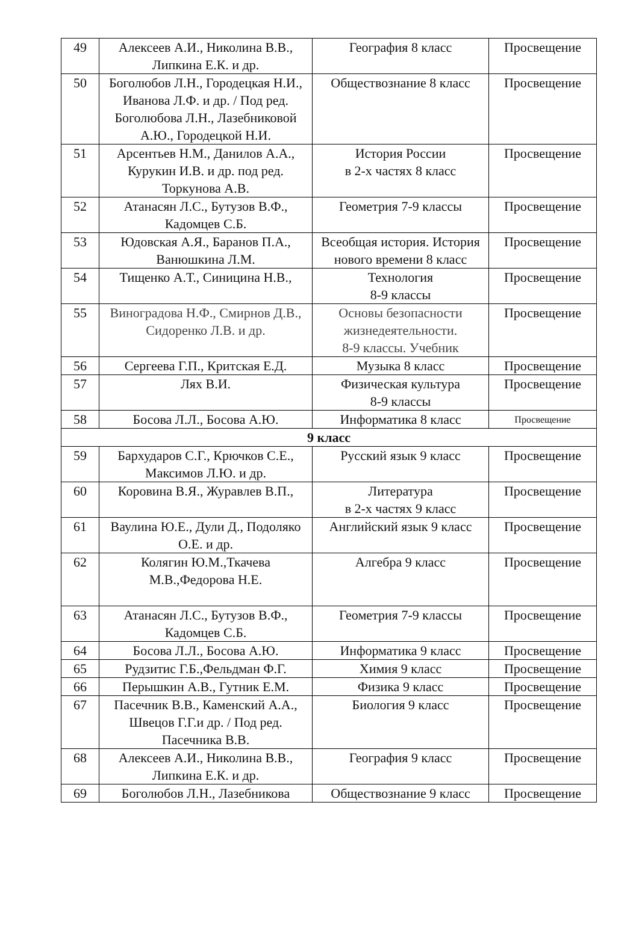| 49 | Алексеев А.И., Николина В.В., Липкина Е.К. и др. | География 8 класс | Просвещение |
| 50 | Боголюбов Л.Н., Городецкая Н.И., Иванова Л.Ф. и др. / Под ред. Боголюбова Л.Н., Лазебниковой А.Ю., Городецкой Н.И. | Обществознание 8 класс | Просвещение |
| 51 | Арсентьев Н.М., Данилов А.А., Курукин И.В. и др. под ред. Торкунова А.В. | История России в 2-х частях 8 класс | Просвещение |
| 52 | Атанасян Л.С., Бутузов В.Ф., Кадомцев С.Б. | Геометрия 7-9 классы | Просвещение |
| 53 | Юдовская А.Я., Баранов П.А., Ванюшкина Л.М. | Всеобщая история. История нового времени 8 класс | Просвещение |
| 54 | Тищенко А.Т., Синицина Н.В., | Технология 8-9 классы | Просвещение |
| 55 | Виноградова Н.Ф., Смирнов Д.В., Сидоренко Л.В. и др. | Основы безопасности жизнедеятельности. 8-9 классы. Учебник | Просвещение |
| 56 | Сергеева Г.П., Критская Е.Д. | Музыка 8 класс | Просвещение |
| 57 | Лях В.И. | Физическая культура 8-9 классы | Просвещение |
| 58 | Босова Л.Л., Босова А.Ю. | Информатика 8 класс | Просвещение |
| 9 класс | | | |
| 59 | Бархударов С.Г., Крючков С.Е., Максимов Л.Ю. и др. | Русский язык 9 класс | Просвещение |
| 60 | Коровина В.Я., Журавлев В.П., | Литература в 2-х частях 9 класс | Просвещение |
| 61 | Ваулина Ю.Е., Дули Д., Подоляко О.Е. и др. | Английский язык 9 класс | Просвещение |
| 62 | Колягин Ю.М.,Ткачева М.В.,Федорова Н.Е. | Алгебра 9 класс | Просвещение |
| 63 | Атанасян Л.С., Бутузов В.Ф., Кадомцев С.Б. | Геометрия 7-9 классы | Просвещение |
| 64 | Босова Л.Л., Босова А.Ю. | Информатика 9 класс | Просвещение |
| 65 | Рудзитис Г.Б.,Фельдман Ф.Г. | Химия 9 класс | Просвещение |
| 66 | Перышкин А.В., Гутник Е.М. | Физика 9 класс | Просвещение |
| 67 | Пасечник В.В., Каменский А.А., Швецов Г.Г.и др. / Под ред. Пасечника В.В. | Биология 9 класс | Просвещение |
| 68 | Алексеев А.И., Николина В.В., Липкина Е.К. и др. | География 9 класс | Просвещение |
| 69 | Боголюбов Л.Н., Лазебникова | Обществознание 9 класс | Просвещение |